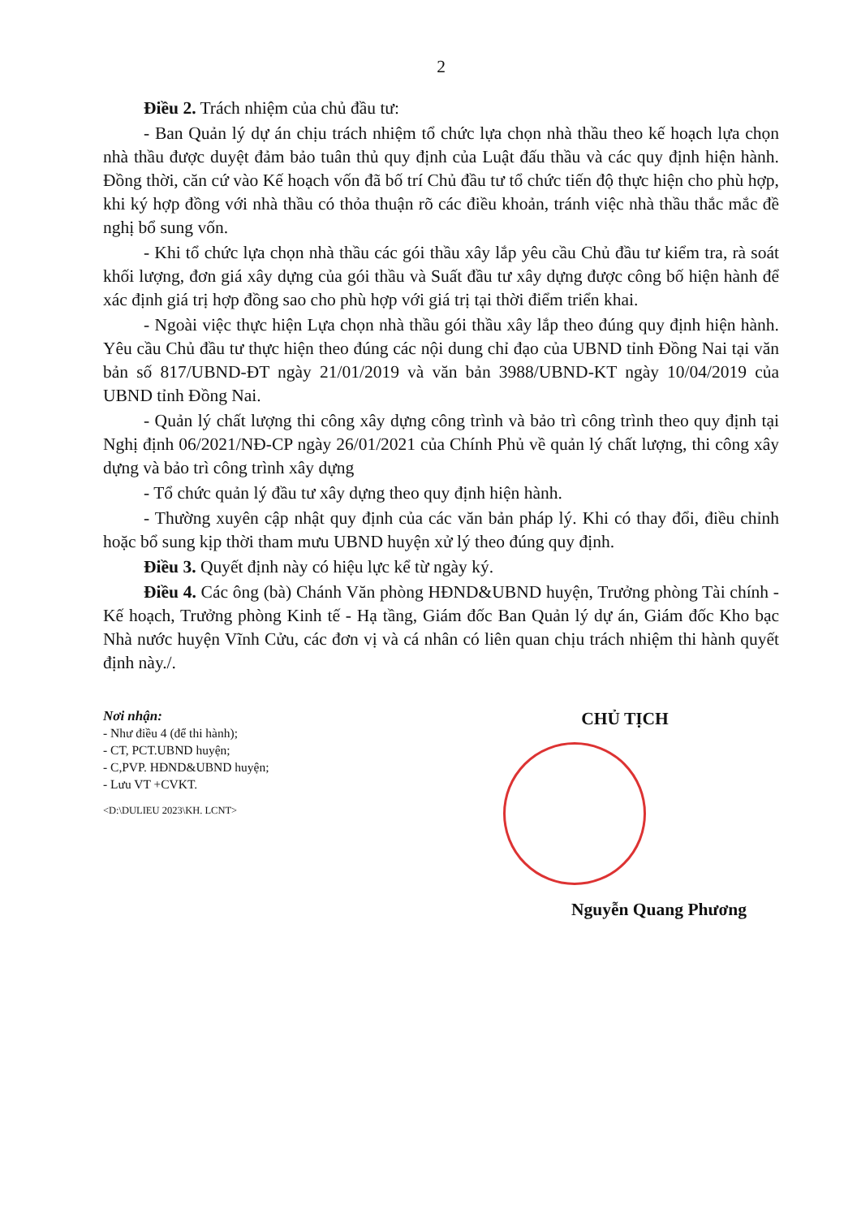2
Điều 2. Trách nhiệm của chủ đầu tư:
- Ban Quản lý dự án chịu trách nhiệm tổ chức lựa chọn nhà thầu theo kế hoạch lựa chọn nhà thầu được duyệt đảm bảo tuân thủ quy định của Luật đấu thầu và các quy định hiện hành. Đồng thời, căn cứ vào Kế hoạch vốn đã bố trí Chủ đầu tư tổ chức tiến độ thực hiện cho phù hợp, khi ký hợp đồng với nhà thầu có thỏa thuận rõ các điều khoản, tránh việc nhà thầu thắc mắc đề nghị bổ sung vốn.
- Khi tổ chức lựa chọn nhà thầu các gói thầu xây lắp yêu cầu Chủ đầu tư kiểm tra, rà soát khối lượng, đơn giá xây dựng của gói thầu và Suất đầu tư xây dựng được công bố hiện hành để xác định giá trị hợp đồng sao cho phù hợp với giá trị tại thời điểm triển khai.
- Ngoài việc thực hiện Lựa chọn nhà thầu gói thầu xây lắp theo đúng quy định hiện hành. Yêu cầu Chủ đầu tư thực hiện theo đúng các nội dung chỉ đạo của UBND tỉnh Đồng Nai tại văn bản số 817/UBND-ĐT ngày 21/01/2019 và văn bản 3988/UBND-KT ngày 10/04/2019 của UBND tỉnh Đồng Nai.
- Quản lý chất lượng thi công xây dựng công trình và bảo trì công trình theo quy định tại Nghị định 06/2021/NĐ-CP ngày 26/01/2021 của Chính Phủ về quản lý chất lượng, thi công xây dựng và bảo trì công trình xây dựng
- Tổ chức quản lý đầu tư xây dựng theo quy định hiện hành.
- Thường xuyên cập nhật quy định của các văn bản pháp lý. Khi có thay đổi, điều chỉnh hoặc bổ sung kịp thời tham mưu UBND huyện xử lý theo đúng quy định.
Điều 3. Quyết định này có hiệu lực kể từ ngày ký.
Điều 4. Các ông (bà) Chánh Văn phòng HĐND&UBND huyện, Trưởng phòng Tài chính - Kế hoạch, Trưởng phòng Kinh tế - Hạ tầng, Giám đốc Ban Quản lý dự án, Giám đốc Kho bạc Nhà nước huyện Vĩnh Cửu, các đơn vị và cá nhân có liên quan chịu trách nhiệm thi hành quyết định này./.
Nơi nhận:
- Như điều 4 (để thi hành);
- CT, PCT.UBND huyện;
- C,PVP. HĐND&UBND huyện;
- Lưu VT +CVKT.
<D:\DULIEU 2023\KH. LCNT>
CHỦ TỊCH
Nguyễn Quang Phương